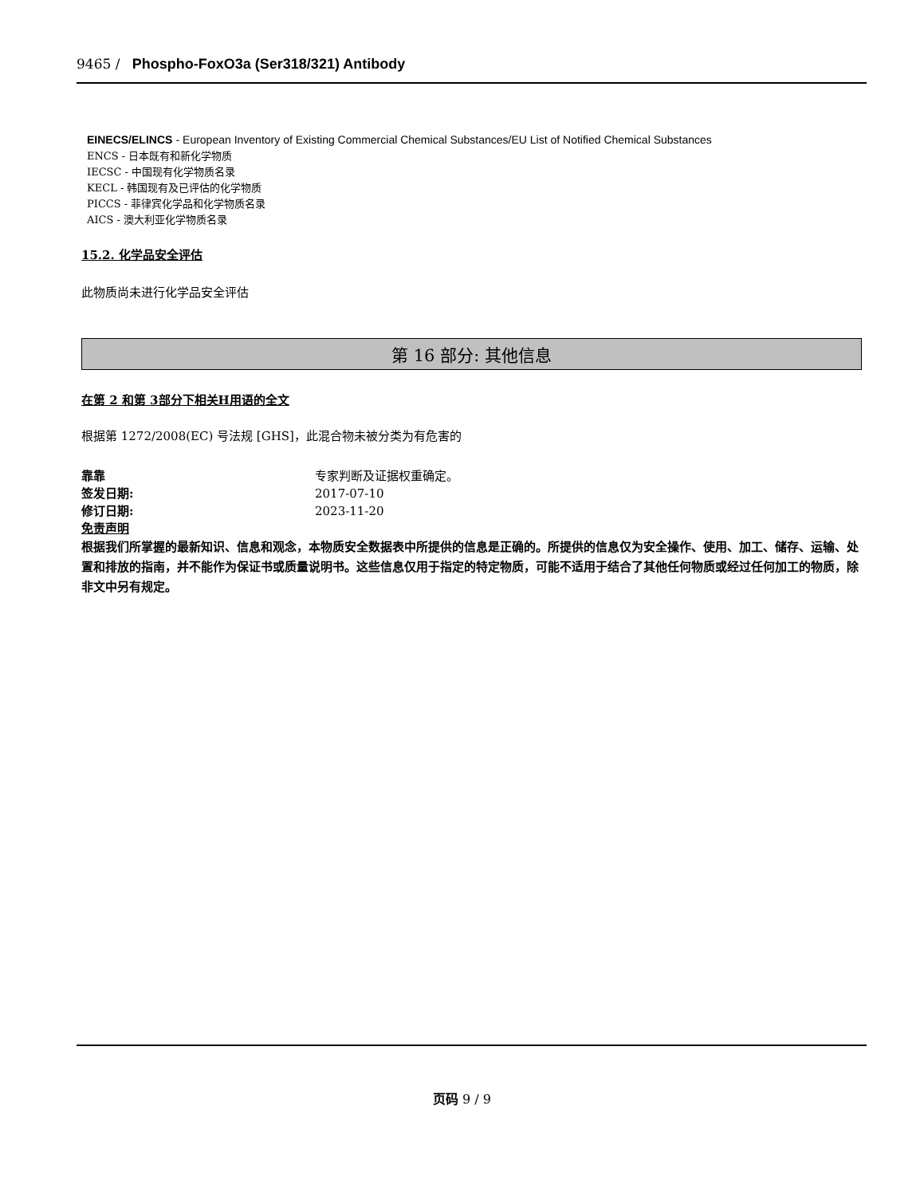9465 / Phospho-FoxO3a (Ser318/321) Antibody
EINECS/ELINCS - European Inventory of Existing Commercial Chemical Substances/EU List of Notified Chemical Substances
ENCS - 日本既有和新化学物质
IECSC - 中国现有化学物质名录
KECL - 韩国现有及已评估的化学物质
PICCS - 菲律宾化学品和化学物质名录
AICS - 澳大利亚化学物质名录
15.2. 化学品安全评估
此物质尚未进行化学品安全评估
第 16 部分: 其他信息
在第 2 和第 3部分下相关H用语的全文
根据第 1272/2008(EC) 号法规 [GHS]，此混合物未被分类为有危害的
靠靠 专家判断及证据权重确定。
签发日期: 2017-07-10
修订日期: 2023-11-20
免责声明
根据我们所掌握的最新知识、信息和观念，本物质安全数据表中所提供的信息是正确的。所提供的信息仅为安全操作、使用、加工、储存、运输、处置和排放的指南，并不能作为保证书或质量说明书。这些信息仅用于指定的特定物质，可能不适用于结合了其他任何物质或经过任何加工的物质，除非文中另有规定。
页码 9 / 9